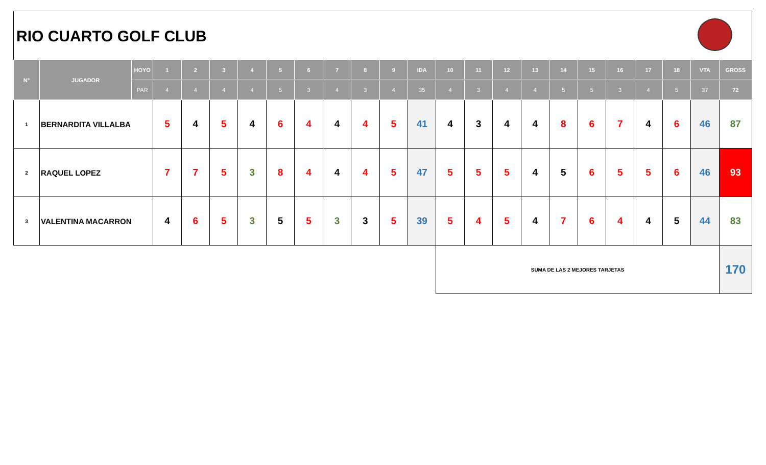RIO CUARTO GOLF CLUB
| N° | JUGADOR | HOYO | 1 | 2 | 3 | 4 | 5 | 6 | 7 | 8 | 9 | IDA | 10 | 11 | 12 | 13 | 14 | 15 | 16 | 17 | 18 | VTA | GROSS |
| --- | --- | --- | --- | --- | --- | --- | --- | --- | --- | --- | --- | --- | --- | --- | --- | --- | --- | --- | --- | --- | --- | --- | --- |
| | | PAR | 4 | 4 | 4 | 4 | 5 | 3 | 4 | 3 | 4 | 35 | 4 | 3 | 4 | 4 | 5 | 5 | 3 | 4 | 5 | 37 | 72 |
| 1 | BERNARDITA VILLALBA | | 5 | 4 | 5 | 4 | 6 | 4 | 4 | 4 | 5 | 41 | 4 | 3 | 4 | 4 | 8 | 6 | 7 | 4 | 6 | 46 | 87 |
| 2 | RAQUEL LOPEZ | | 7 | 7 | 5 | 3 | 8 | 4 | 4 | 4 | 5 | 47 | 5 | 5 | 5 | 4 | 5 | 6 | 5 | 5 | 6 | 46 | 93 |
| 3 | VALENTINA MACARRON | | 4 | 6 | 5 | 3 | 5 | 5 | 3 | 3 | 5 | 39 | 5 | 4 | 5 | 4 | 7 | 6 | 4 | 4 | 5 | 44 | 83 |
| | | | | | | | | | | | | | SUMA DE LAS 2 MEJORES TARJETAS | | | | | | | | | | 170 |